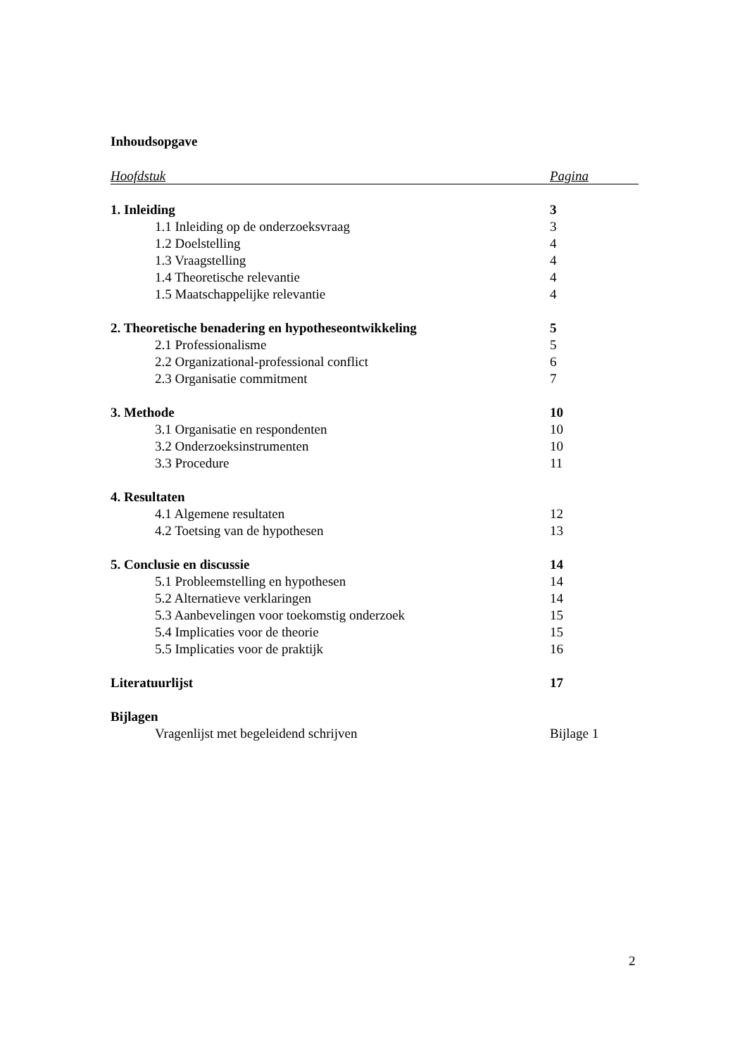Inhoudsopgave
Hoofdstuk Pagina
1. Inleiding 3
1.1 Inleiding op de onderzoeksvraag 3
1.2 Doelstelling 4
1.3 Vraagstelling 4
1.4 Theoretische relevantie 4
1.5 Maatschappelijke relevantie 4
2. Theoretische benadering en hypotheseontwikkeling 5
2.1 Professionalisme 5
2.2 Organizational-professional conflict 6
2.3 Organisatie commitment 7
3. Methode 10
3.1 Organisatie en respondenten 10
3.2 Onderzoeksinstrumenten 10
3.3 Procedure 11
4. Resultaten
4.1 Algemene resultaten 12
4.2 Toetsing van de hypothesen 13
5. Conclusie en discussie 14
5.1 Probleemstelling en hypothesen 14
5.2 Alternatieve verklaringen 14
5.3 Aanbevelingen voor toekomstig onderzoek 15
5.4 Implicaties voor de theorie 15
5.5 Implicaties voor de praktijk 16
Literatuurlijst 17
Bijlagen
Vragenlijst met begeleidend schrijven Bijlage 1
2